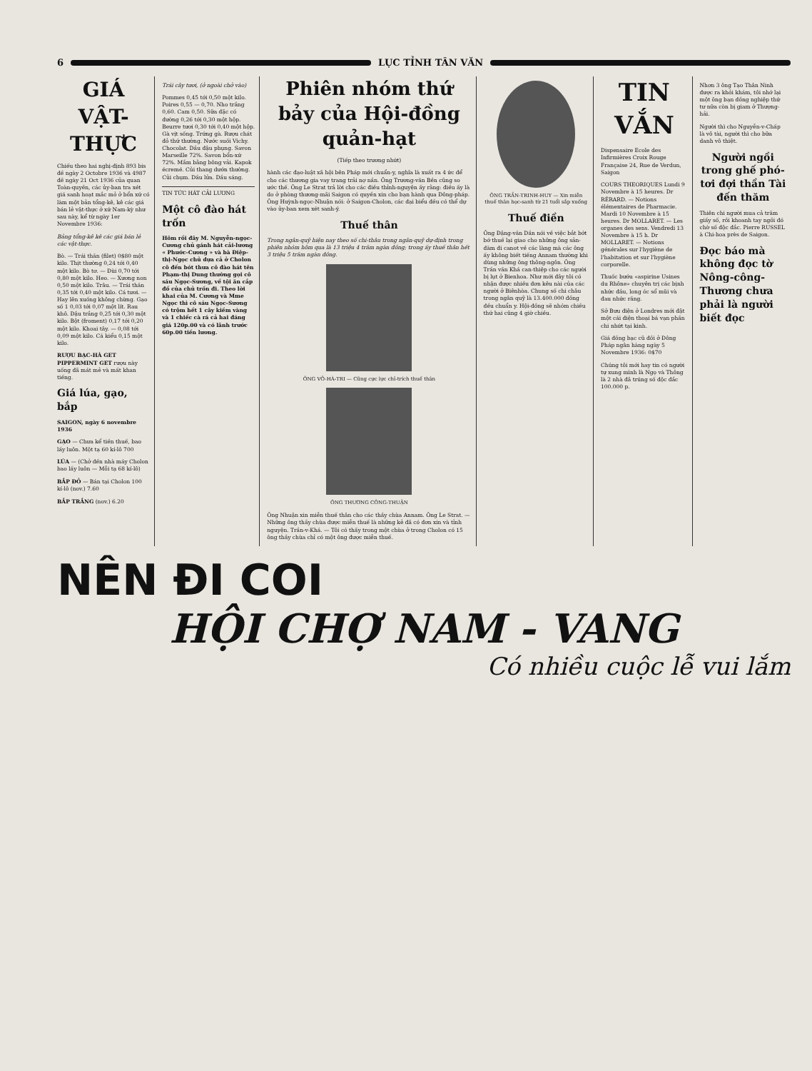6 LỤC TỈNH TÂN VĂN
GIÁ VẬT-THỰC
Chiếu theo hai nghị-định 893 bis đề ngày 2 Octobre 1936 và 4987 đề ngày 21 Oct 1936 của quan Toàn-quyền, các ủy-ban tra xét giá sanh hoạt mắc mỏ ở bổn xứ có làm một bản tổng-kê, kê các giá bán lẻ vật-thực ở xứ Nam-kỳ như sau này, kể từ ngày 1er Novembre 1936:
Bảng tổng-kê kê các giá bán lẻ các vật-thực.
Bò. — Trái thăn (filet) 0$80 một kilo. Thịt thường 0,24 tới 0,40 một kilo. Bò tơ. — Đùi 0,70 tới 0,80 một kilo. Heo. — Xương non 0,50 một kilo. Trâu. — Trái thăn 0,35 tới 0,40 một kilo. Cá tươi. — Hay lên xuống không chừng. Gạo số 1 0,03 tới 0,07 một lít. Rau khô. Đậu trắng 0,25 tới 0,30 một kilo. Bột (froment) 0,17 tới 0,20 một kilo. Khoai tây. — 0,08 tới 0,09 một kilo. Cá kiểu 0,15 một kilo.
RƯỢU BẠC-HÀ GET PIPPERMINT GET rượu này uống đã mát mẻ và mất khan tiếng.
Giá lúa, gạo, bắp
SAIGON, ngày 6 novembre 1936
GẠO — Chưa kể tiền thuế, bao lấy luôn. Một tạ 60 kí-lô 700
LÚA — (Chở đến nhà máy Cholon bao lấy luôn — Mỗi tạ 68 kí-lô)
BẮP ĐỎ — Bán tại Cholon 100 kí-lô (nov.) 7.60
BẮP TRẮNG (nov.) 6.20
Trái cây tươi, (ở ngoài chở vào)
Pommes 0,45 tới 0,50 một kilo. Poires 0,55 — 0,70. Nho trắng 0,60. Cam 0,50. Sữa đặc có đường 0,26 tới 0,30 một hộp. Beurre tươi 0,30 tới 0,40 một hộp. Gà vịt sống. Trứng gà. Rượu chát đỏ thứ thường. Nước suối Vichy. Chocolat. Dầu đậu phụng. Savon Marseille 72%. Savon bổn-xứ 72%. Mắm bằng bông vải. Kapok écremé. Củi thang dướn thường. Củi chụm. Dầu lửa. Dầu sáng.
TIN TỨC HÁT CẢI LƯƠNG
Một cô đào hát trốn
Hôm rồi đây M. Nguyễn-ngọc-Cương chủ gánh hát cải-lương « Phước-Cương » và bà Điệp-thị-Ngọc chủ dựa cả ở Cholon cô đến bót thưa cô đào hát tên Phạm-thị Dung thường gọi cô sáu Ngọc-Sương, về tội ăn cắp đồ của chủ trốn đi. Theo lời khai của M. Cương và Mme Ngọc thì cô sáu Ngọc-Sương có trộm hết 1 cây kiềm vàng và 1 chiếc cà rá cả hai đáng giá 120p.00 và có lãnh trước 60p.00 tiền lương.
Phiên nhóm thứ bảy của Hội-đồng quản-hạt
(Tiếp theo trương nhứt)
hành các đạo-luật xã hội bên Pháp mới chuẩn-y, nghĩa là xuất ra 4 ức để cho các thương gia vay trang trải nợ nần. Ông Trương-văn Bền cũng so ước thế. Ông Le Strat trả lời cho các điều thỉnh-nguyện ấy rằng: điều ấy là do ở phòng thương-mãi Saigon có quyền xin cho bạn hành qua Đông-pháp. Ông Huỳnh-ngọc-Nhuận nói: ở Saigon-Cholon, các đại biểu đều có thể dự vào ủy-ban xem xét sanh-ý.
Thuế thân
Trong ngân-quỹ hiện nay theo số chi-thâu trong ngân-quỹ dự-định trong phiên nhóm hôm qua là 13 triệu 4 trăm ngàn đồng; trong ấy thuế thân hết 3 triệu 5 trăm ngàn đồng.
ÔNG VÕ-HÀ-TRI — Cũng cực lực chỉ-trích thuế thân
ÔNG THƯƠNG CÔNG-THUẬN
Ông Nhuận xin miễn thuế thân cho các thầy chùa Annam. Ông Le Strat. — Những ông thầy chùa được miễn thuế là những kẻ đã có đơn xin và tỉnh nguyện. Trần-v-Khá. — Tôi có thấy trong một chùa ở trong Cholon có 15 ông thầy chùa chỉ có một ông được miễn thuế.
ÔNG TRẦN-TRINH-HUY — Xin miễn thuế thân học-sanh từ 21 tuổi sắp xuống
Thuế điền
Ông Đặng-văn Dần nói về việc bắt bớt bớ thuế lại giao cho những ông sản-đàm đi canot về các làng mà các ông ấy không biết tiếng Annam thường khi dùng những ông thông-ngôn. Ông Trần văn Khá can-thiệp cho các người bị lụt ở Bienhoa. Như mới đây tôi có nhận được nhiều đơn kêu nài của các người ở Biênhòa. Chung số chi châu trong ngân quỹ là 13.400.000 đồng đều chuẩn y. Hội-đồng sẽ nhóm chiều thứ hai cũng 4 giờ chiều.
TIN VẮN
Dispensaire Ecole des Infirmières Croix Rouge Française 24, Rue de Verdun, Saigon
COURS THEORIQUES Lundi 9 Novembre à 15 heures. Dr RÉRARD. — Notions élémentaires de Pharmacie. Mardi 10 Novembre à 15 heures. Dr MOLLARET. — Les organes des sens. Vendredi 13 Novembre à 15 h. Dr MOLLARET. — Notions générales sur l'hygiène de l'habitation et sur l'hygiène corporelle.
Thuốc bướu «aspirine Usines du Rhône» chuyên trị các bịnh nhức đầu, long óc sổ mũi và đau nhức răng.
Sở Bưu điện ở Londres mới đặt một cái điện thoại bá vạn phần chi nhứt tại kinh.
Giá đồng bạc cũ đồi ở Đông Pháp ngân hàng ngày 5 Novembre 1936: 0$70
Chúng tôi mới hay tin có người tự xung mình là Ngọ và Thông là 2 nhà đã trúng số độc đắc 100.000 p.
Nhơn 3 ông Tạo Thân Ninh được ra khỏi khám, tôi nhớ lại một ông bạn đồng nghiệp thứ tư nữa còn bị giam ở Thượng-hải.
Người thì cho Nguyễn-v-Chấp là vô tài, người thì cho bữa danh vô thiệt.
Người ngồi trong ghế phó-tơi đợi thần Tài đến thăm
Thiên chi người mua cả trăm giấy số, rồi khoanh tay ngồi đó chờ số độc đắc. Pierre RUSSEL à Chi-hoa près de Saigon.
Đọc báo mà không đọc tờ Nông-công-Thương chưa phải là người biết đọc
NÊN ĐI COI
HỘI CHỢ NAM - VANG
Có nhiều cuộc lễ vui lắm